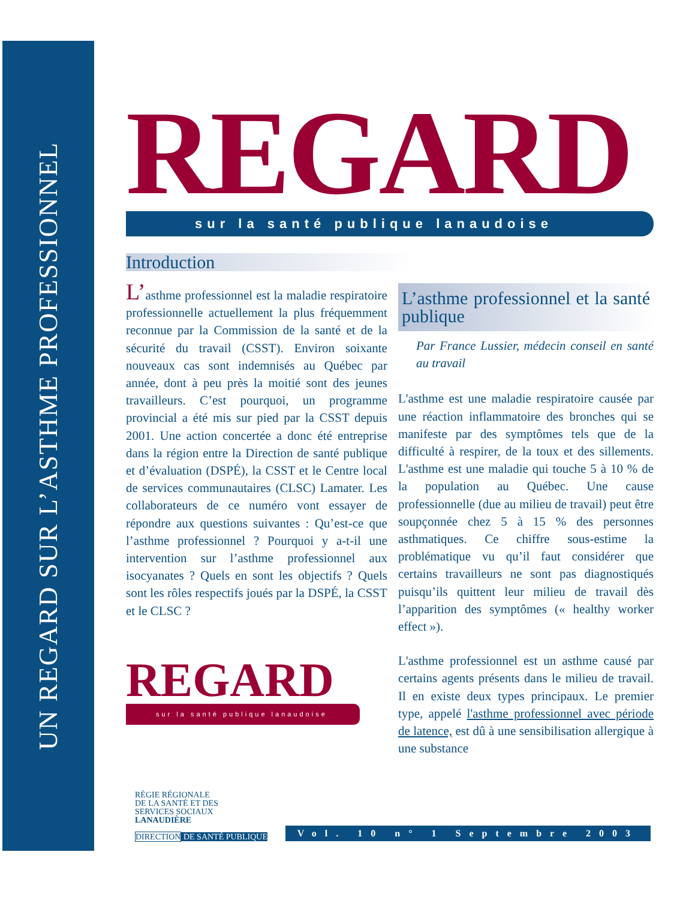UN REGARD SUR L’ASTHME PROFESSIONNEL
REGARD
sur la santé publique lanaudoise
Introduction
L’asthme professionnel est la maladie respiratoire professionnelle actuellement la plus fréquemment reconnue par la Commission de la santé et de la sécurité du travail (CSST). Environ soixante nouveaux cas sont indemnisés au Québec par année, dont à peu près la moitié sont des jeunes travailleurs. C’est pourquoi, un programme provincial a été mis sur pied par la CSST depuis 2001. Une action concertée a donc été entreprise dans la région entre la Direction de santé publique et d’évaluation (DSPÉ), la CSST et le Centre local de services communautaires (CLSC) Lamater. Les collaborateurs de ce numéro vont essayer de répondre aux questions suivantes : Qu’est-ce que l’asthme professionnel ? Pourquoi y a-t-il une intervention sur l’asthme profes­sionnel aux isocyanates ? Quels en sont les objectifs ? Quels sont les rôles respectifs joués par la DSPÉ, la CSST et le CLSC ?
REGARD
sur la santé publique lanaudoise
L’asthme professionnel et la santé publique
Par France Lussier, médecin conseil en santé au travail
L'asthme est une maladie respiratoire causée par une réaction inflammatoire des bronches qui se manifeste par des symptômes tels que de la difficulté à respirer, de la toux et des sillements. L'asthme est une maladie qui touche 5 à 10 % de la population au Québec. Une cause professionnelle (due au milieu de travail) peut être soupçonnée chez 5 à 15 % des personnes asthmatiques. Ce chiffre sous-estime la problématique vu qu’il faut considérer que certains travailleurs ne sont pas diagnostiqués puisqu’ils quittent leur milieu de travail dès l’apparition des symptômes (« healthy worker effect »).
L'asthme professionnel est un asthme causé par certains agents présents dans le milieu de travail. Il en existe deux types principaux. Le premier type, appelé l'asthme professionnel avec période de latence, est dû à une sensibilisation allergique à une substance
RÉGIE RÉGIONALE
DE LA SANTÉ ET DES
SERVICES SOCIAUX
LANAUDIÈRE
DIRECTION DE SANTÉ PUBLIQUE
Vol. 10 n° 1 Septembre 2003